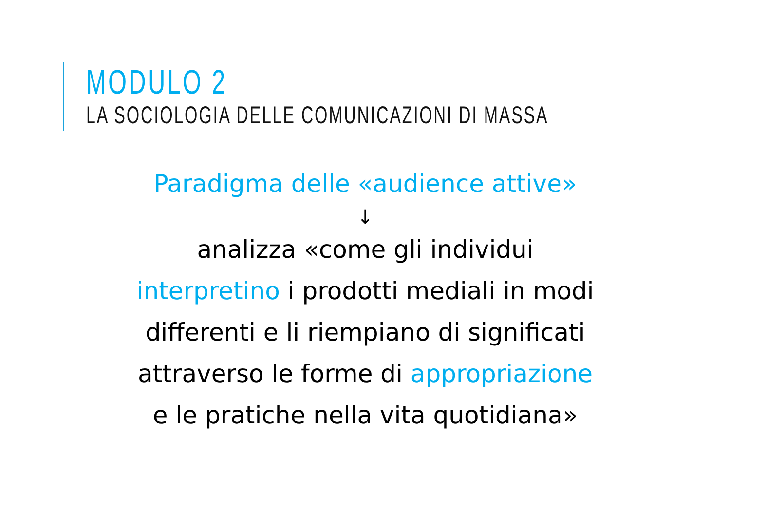MODULO 2
LA SOCIOLOGIA DELLE COMUNICAZIONI DI MASSA
Paradigma delle «audience attive»
↓
analizza «come gli individui
interpretino i prodotti mediali in modi
differenti e li riempiano di significati
attraverso le forme di appropriazione
e le pratiche nella vita quotidiana»